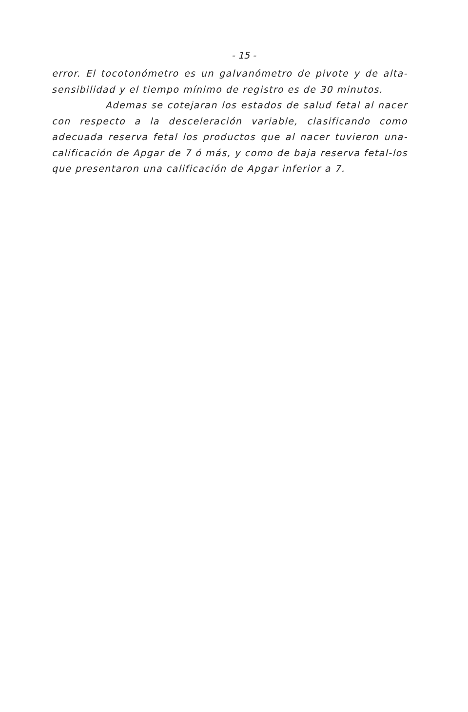- 15 -
error. El tocotonómetro es un galvanómetro de pivote y de alta-sensibilidad y el tiempo mínimo de registro es de 30 minutos.
Ademas se cotejaran los estados de salud fetal al nacer con respecto a la desceleración variable, clasificando como adecuada reserva fetal los productos que al nacer tuvieron una-calificación de Apgar de 7 ó más, y como de baja reserva fetal-los que presentaron una calificación de Apgar inferior a 7.